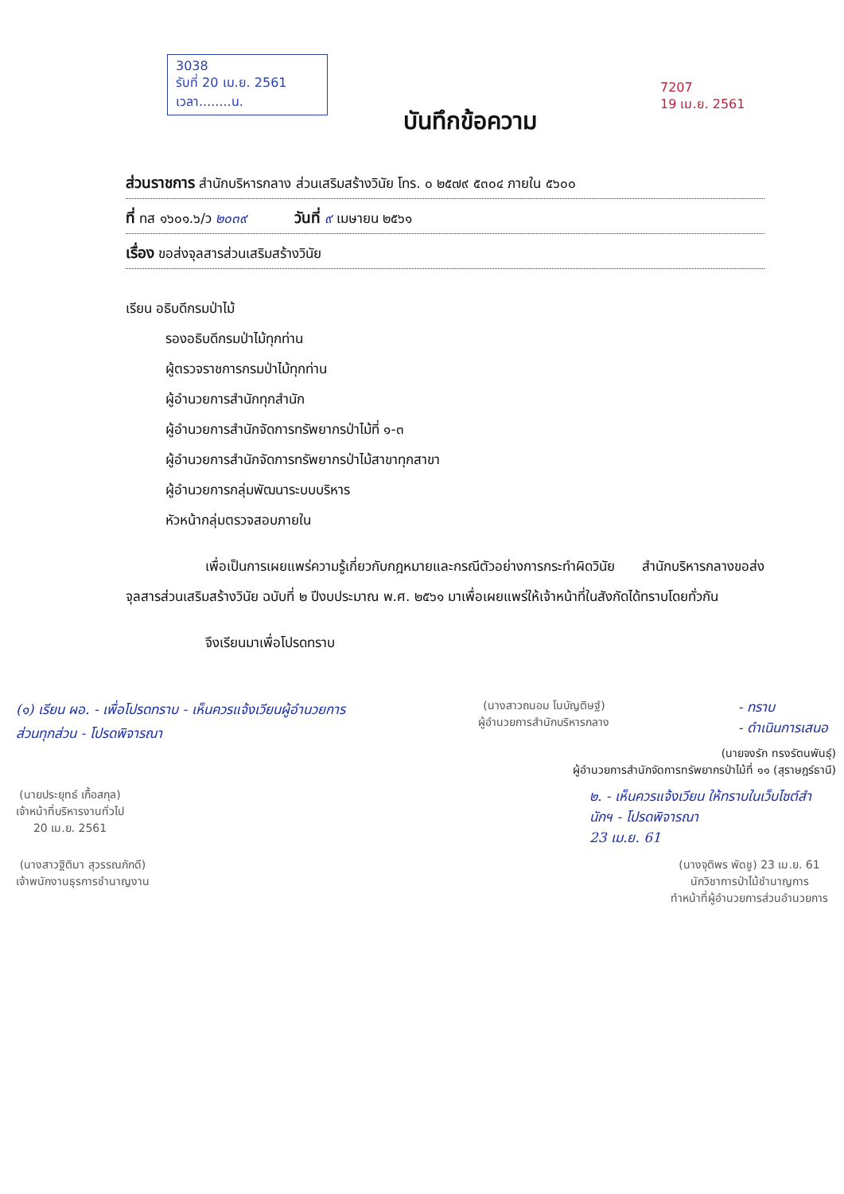3038
รับที่ 20 เม.ย. 2561
เวลา........น.
7207
19 เม.ย. 2561
บันทึกข้อความ
ส่วนราชการ สำนักบริหารกลาง ส่วนเสริมสร้างวินัย โทร. ๐ ๒๕๗๙ ๕๓๐๔ ภายใน ๕๖๐๐
ที่ ทส ๑๖๐๑.๖/ว ๒๐๓๙ วันที่ ๙ เมษายน ๒๕๖๑
เรื่อง ขอส่งจุลสารส่วนเสริมสร้างวินัย
เรียน อธิบดีกรมป่าไม้
รองอธิบดีกรมป่าไม้ทุกท่าน
ผู้ตรวจราชการกรมป่าไม้ทุกท่าน
ผู้อำนวยการสำนักทุกสำนัก
ผู้อำนวยการสำนักจัดการทรัพยากรป่าไม้ที่ ๑-๓
ผู้อำนวยการสำนักจัดการทรัพยากรป่าไม้สาขาทุกสาขา
ผู้อำนวยการกลุ่มพัฒนาระบบบริหาร
หัวหน้ากลุ่มตรวจสอบภายใน
เพื่อเป็นการเผยแพร่ความรู้เกี่ยวกับกฎหมายและกรณีตัวอย่างการกระทำผิดวินัย สำนักบริหารกลางขอส่งจุลสารส่วนเสริมสร้างวินัย ฉบับที่ ๒ ปีงบประมาณ พ.ศ. ๒๕๖๑ มาเพื่อเผยแพร่ให้เจ้าหน้าที่ในสังกัดได้ทราบโดยทั่วกัน
จึงเรียนมาเพื่อโปรดทราบ
(๑) เรียน ผอ. - เพื่อโปรดทราบ - เห็นควรแจ้งเวียนผู้อำนวยการส่วนทุกส่วน - โปรดพิจารณา
(นางสาวถนอม โนบัญติษฐ์)
ผู้อำนวยการสำนักบริหารกลาง
- ทราบ
- ดำเนินการเสนอ
(นายจงรัก ทรงรัตนพันธุ์)
ผู้อำนวยการสำนักจัดการทรัพยากรป่าไม้ที่ ๑๑ (สุราษฎร์ธานี)
(นายประยุทธ์ เกื้อสกุล)
เจ้าหน้าที่บริหารงานทั่วไป
20 เม.ย. 2561
๒. - เห็นควรแจ้งเวียน ให้ทราบในเว็บไซต์สำนักฯ - โปรดพิจารณา
23 เม.ย. 61
(นางสาวฐิติมา สุวรรณภักดี)
เจ้าพนักงานธุรการชำนาญงาน
(นางจุติพร พัดชู) 23 เม.ย. 61
นักวิชาการป่าไม้ชำนาญการ
ทำหน้าที่ผู้อำนวยการส่วนอำนวยการ